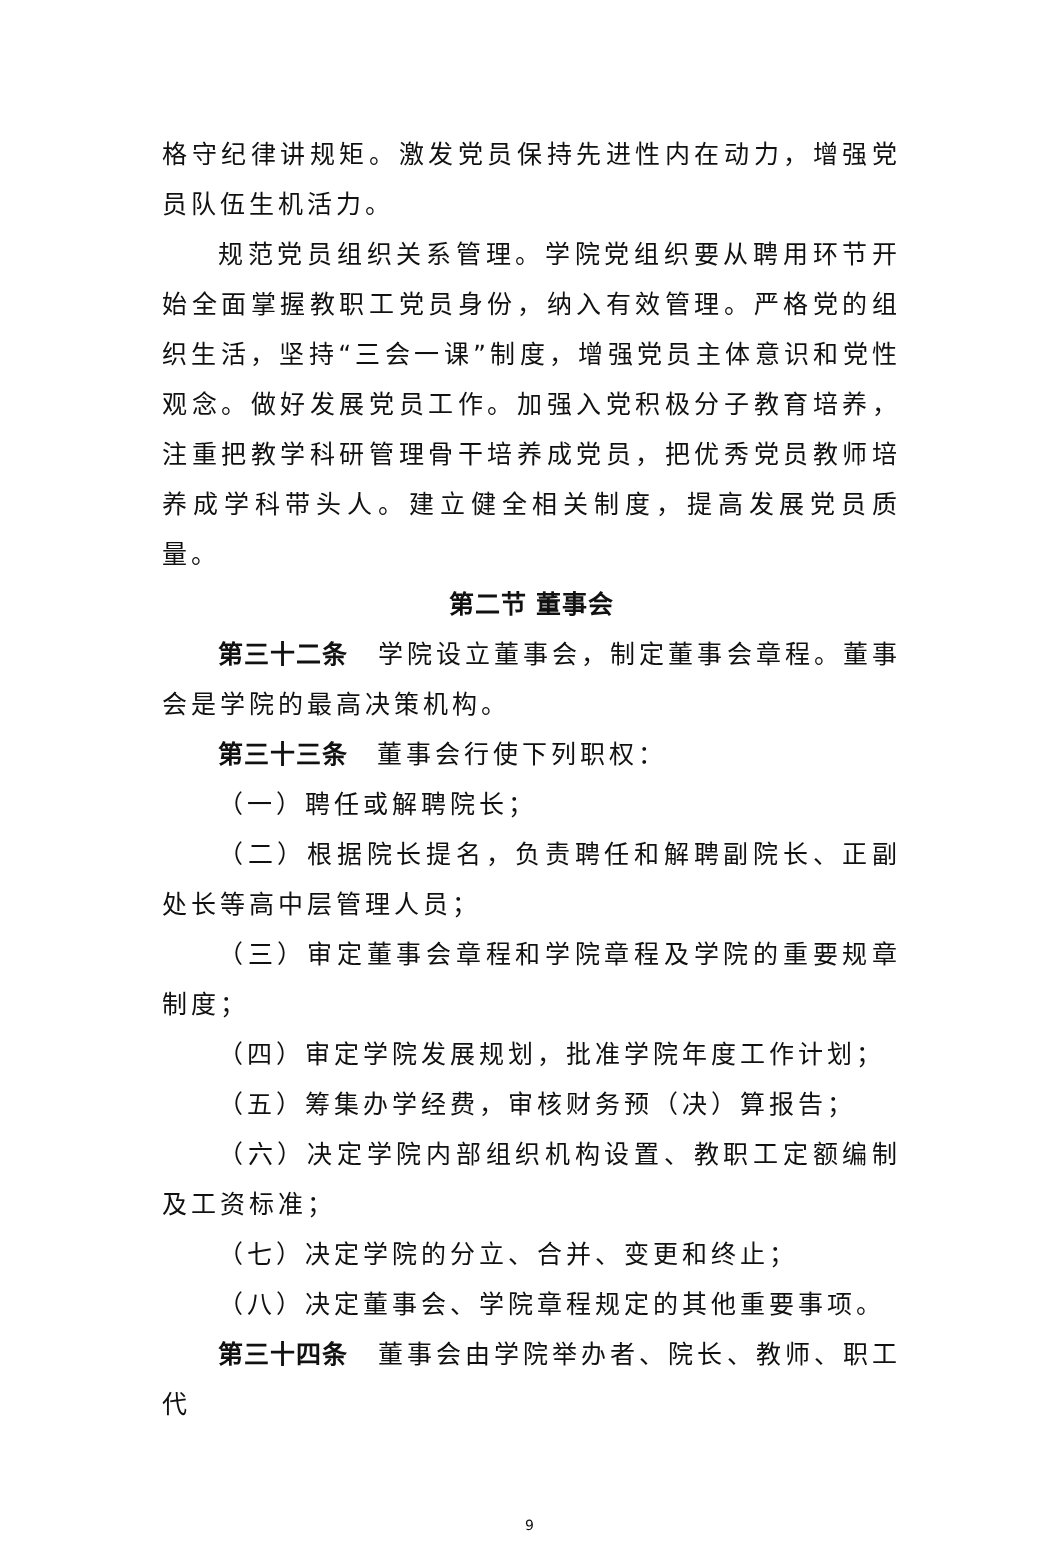格守纪律讲规矩。激发党员保持先进性内在动力，增强党员队伍生机活力。
规范党员组织关系管理。学院党组织要从聘用环节开始全面掌握教职工党员身份，纳入有效管理。严格党的组织生活，坚持“三会一课”制度，增强党员主体意识和党性观念。做好发展党员工作。加强入党积极分子教育培养，注重把教学科研管理骨干培养成党员，把优秀党员教师培养成学科带头人。建立健全相关制度，提高发展党员质量。
第二节 董事会
第三十二条　学院设立董事会，制定董事会章程。董事会是学院的最高决策机构。
第三十三条　董事会行使下列职权：
（一）聘任或解聘院长；
（二）根据院长提名，负责聘任和解聘副院长、正副处长等高中层管理人员；
（三）审定董事会章程和学院章程及学院的重要规章制度；
（四）审定学院发展规划，批准学院年度工作计划；
（五）筹集办学经费，审核财务预（决）算报告；
（六）决定学院内部组织机构设置、教职工定额编制及工资标准；
（七）决定学院的分立、合并、变更和终止；
（八）决定董事会、学院章程规定的其他重要事项。
第三十四条　董事会由学院举办者、院长、教师、职工代
9